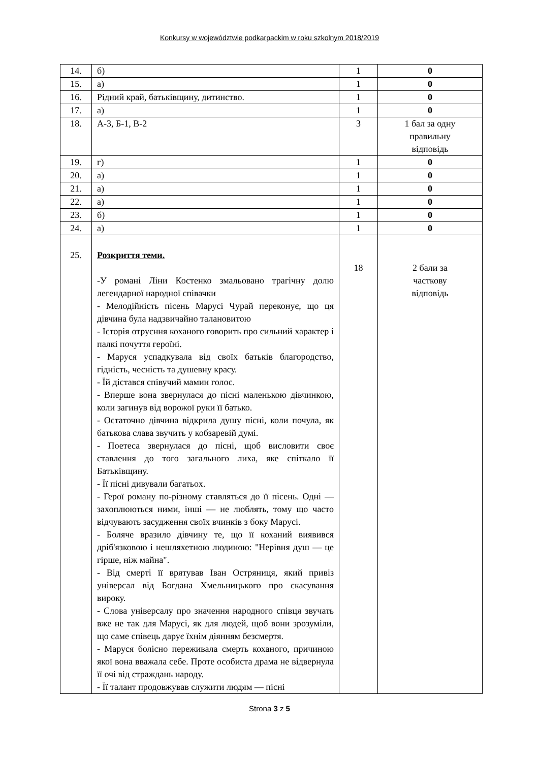Konkursy w województwie podkarpackim w roku szkolnym 2018/2019
| 14. | б) | 1 | 0 |
| 15. | а) | 1 | 0 |
| 16. | Рідний край, батьківщину, дитинство. | 1 | 0 |
| 17. | а) | 1 | 0 |
| 18. | А-3, Б-1, В-2 | 3 | 1 бал за одну правильну відповідь |
| 19. | г) | 1 | 0 |
| 20. | а) | 1 | 0 |
| 21. | а) | 1 | 0 |
| 22. | а) | 1 | 0 |
| 23. | б) | 1 | 0 |
| 24. | а) | 1 | 0 |
| 25. | Розкриття теми. -У романі Ліни Костенко змальовано трагічну долю легендарної народної співачки - Мелодійність пісень Марусі Чурай переконує, що ця дівчина була надзвичайно талановитою - Історія отруєння коханого говорить про сильний характер і палкі почуття героїні. - Маруся успадкувала від своїх батьків благородство, гідність, чесність та душевну красу. - Їй дістався співучий мамин голос. - Вперше вона звернулася до пісні маленькою дівчинкою, коли загинув від ворожої руки її батько. - Остаточно дівчина відкрила душу пісні, коли почула, як батькова слава звучить у кобзаревій думі. - Поетеса звернулася до пісні, щоб висловити своє ставлення до того загального лиха, яке спіткало її Батьківщину. - Її пісні дивували багатьох. - Герої роману по-різному ставляться до її пісень. Одні — захоплюються ними, інші — не люблять, тому що часто відчувають засудження своїх вчинків з боку Марусі. - Боляче вразило дівчину те, що її коханий виявився дріб'язковою і нешляхетною людиною: "Нерівня душ — це гірше, ніж майна". - Від смерті її врятував Іван Остряниця, який привіз універсал від Богдана Хмельницького про скасування вироку. - Слова універсалу про значення народного співця звучать вже не так для Марусі, як для людей, щоб вони зрозуміли, що саме співець дарує їхнім діянням безсмертя. - Маруся болісно переживала смерть коханого, причиною якої вона вважала себе. Проте особиста драма не відвернула її очі від страждань народу. - Її талант продовжував служити людям — пісні | 18 | 2 бали за часткову відповідь |
Strona 3 z 5